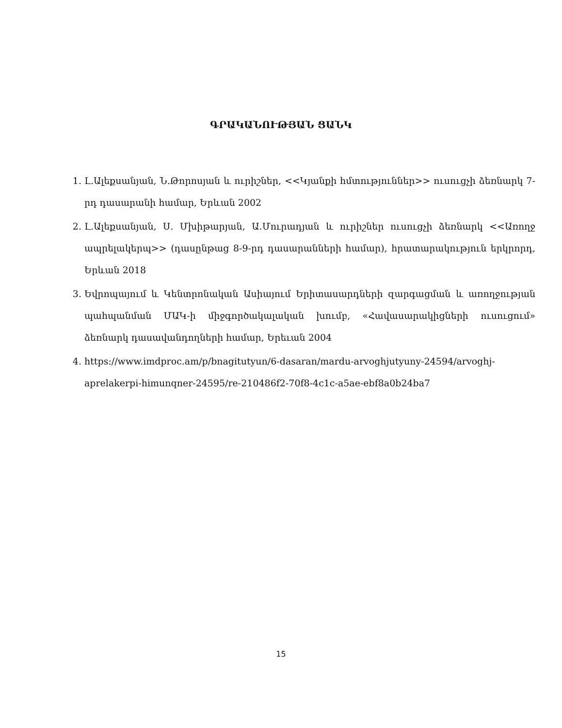ԳՐԱԿԱՆՈՒԹՅԱՆ ՑԱՆԿ
1. Լ.Ալեքսանյան, Ն.Թորոսյան և ուրիշներ, <<Կյանքի հմտություններ>> ուսուցչի ձեռնարկ 7-րդ դասարանի համար, Երևան 2002
2. Լ.Ալեքսանյան, Ս. Մխիթարյան, Ա.Մուրադյան և ուրիշներ ուսուցչի ձեռնարկ <<Առողջ ապրելակերպ>> (դասընթաց 8-9-րդ դասարանների համար), հրատարակություն երկրորդ, Երևան 2018
3. Եվրոպայում և Կենտրոնական Ասիայում Երիտասարդների զարգացման և առողջության պահպանման ՄԱԿ-ի միջգործակալական խումբ, «Հավասարակիցների ուսուցում» ձեռնարկ դասավանդողների համար, Երեւան 2004
4. https://www.imdproc.am/p/bnagitutyun/6-dasaran/mardu-arvoghjutyuny-24594/arvoghj-aprelakerpi-himunqner-24595/re-210486f2-70f8-4c1c-a5ae-ebf8a0b24ba7
15